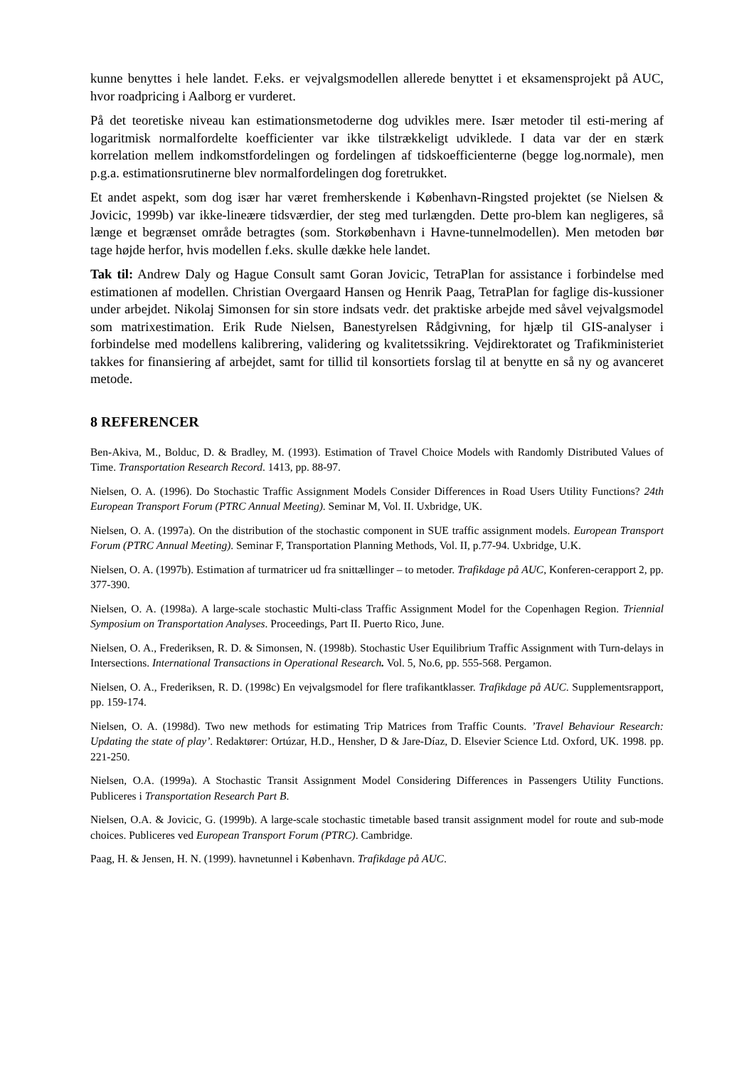kunne benyttes i hele landet. F.eks. er vejvalgsmodellen allerede benyttet i et eksamensprojekt på AUC, hvor roadpricing i Aalborg er vurderet.
På det teoretiske niveau kan estimationsmetoderne dog udvikles mere. Især metoder til esti-mering af logaritmisk normalfordelte koefficienter var ikke tilstrækkeligt udviklede. I data var der en stærk korrelation mellem indkomstfordelingen og fordelingen af tidskoefficienterne (begge log.normale), men p.g.a. estimationsrutinerne blev normalfordelingen dog foretrukket.
Et andet aspekt, som dog især har været fremherskende i København-Ringsted projektet (se Nielsen & Jovicic, 1999b) var ikke-lineære tidsværdier, der steg med turlængden. Dette pro-blem kan negligeres, så længe et begrænset område betragtes (som. Storkøbenhavn i Havne-tunnelmodellen). Men metoden bør tage højde herfor, hvis modellen f.eks. skulle dække hele landet.
Tak til: Andrew Daly og Hague Consult samt Goran Jovicic, TetraPlan for assistance i forbindelse med estimationen af modellen. Christian Overgaard Hansen og Henrik Paag, TetraPlan for faglige dis-kussioner under arbejdet. Nikolaj Simonsen for sin store indsats vedr. det praktiske arbejde med såvel vejvalgsmodel som matrixestimation. Erik Rude Nielsen, Banestyrelsen Rådgivning, for hjælp til GIS-analyser i forbindelse med modellens kalibrering, validering og kvalitetssikring. Vejdirektoratet og Trafikministeriet takkes for finansiering af arbejdet, samt for tillid til konsortiets forslag til at benytte en så ny og avanceret metode.
8 REFERENCER
Ben-Akiva, M., Bolduc, D. & Bradley, M. (1993). Estimation of Travel Choice Models with Randomly Distributed Values of Time. Transportation Research Record. 1413, pp. 88-97.
Nielsen, O. A. (1996). Do Stochastic Traffic Assignment Models Consider Differences in Road Users Utility Functions? 24th European Transport Forum (PTRC Annual Meeting). Seminar M, Vol. II. Uxbridge, UK.
Nielsen, O. A. (1997a). On the distribution of the stochastic component in SUE traffic assignment models. European Transport Forum (PTRC Annual Meeting). Seminar F, Transportation Planning Methods, Vol. II, p.77-94. Uxbridge, U.K.
Nielsen, O. A. (1997b). Estimation af turmatricer ud fra snittællinger – to metoder. Trafikdage på AUC, Konferen-cerapport 2, pp. 377-390.
Nielsen, O. A. (1998a). A large-scale stochastic Multi-class Traffic Assignment Model for the Copenhagen Region. Triennial Symposium on Transportation Analyses. Proceedings, Part II. Puerto Rico, June.
Nielsen, O. A., Frederiksen, R. D. & Simonsen, N. (1998b). Stochastic User Equilibrium Traffic Assignment with Turn-delays in Intersections. International Transactions in Operational Research. Vol. 5, No.6, pp. 555-568. Pergamon.
Nielsen, O. A., Frederiksen, R. D. (1998c) En vejvalgsmodel for flere trafikantklasser. Trafikdage på AUC. Supplementsrapport, pp. 159-174.
Nielsen, O. A. (1998d). Two new methods for estimating Trip Matrices from Traffic Counts. ’Travel Behaviour Research: Updating the state of play’. Redaktører: Ortúzar, H.D., Hensher, D & Jare-Díaz, D. Elsevier Science Ltd. Oxford, UK. 1998. pp. 221-250.
Nielsen, O.A. (1999a). A Stochastic Transit Assignment Model Considering Differences in Passengers Utility Functions. Publiceres i Transportation Research Part B.
Nielsen, O.A. & Jovicic, G. (1999b). A large-scale stochastic timetable based transit assignment model for route and sub-mode choices. Publiceres ved European Transport Forum (PTRC). Cambridge.
Paag, H. & Jensen, H. N. (1999). havnetunnel i København. Trafikdage på AUC.